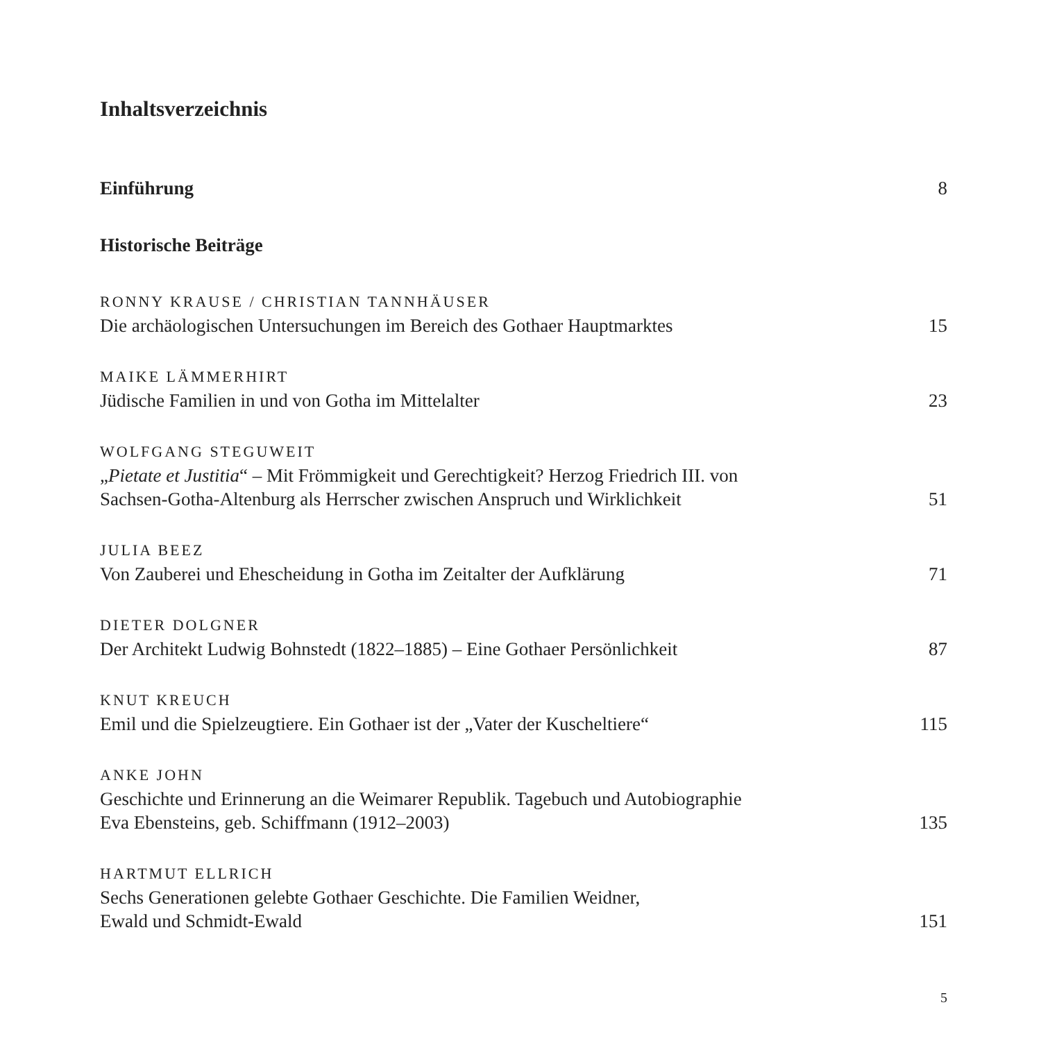Inhaltsverzeichnis
Einführung 8
Historische Beiträge
RONNY KRAUSE / CHRISTIAN TANNHÄUSER
Die archäologischen Untersuchungen im Bereich des Gothaer Hauptmarktes 15
MAIKE LÄMMERHIRT
Jüdische Familien in und von Gotha im Mittelalter 23
WOLFGANG STEGUWEIT
„Pietate et Justitia“ – Mit Frömmigkeit und Gerechtigkeit? Herzog Friedrich III. von
Sachsen-Gotha-Altenburg als Herrscher zwischen Anspruch und Wirklichkeit 51
JULIA BEEZ
Von Zauberei und Ehescheidung in Gotha im Zeitalter der Aufklärung 71
DIETER DOLGNER
Der Architekt Ludwig Bohnstedt (1822–1885) – Eine Gothaer Persönlichkeit 87
KNUT KREUCH
Emil und die Spielzeugtiere. Ein Gothaer ist der „Vater der Kuscheltiere“115
ANKE JOHN
Geschichte und Erinnerung an die Weimarer Republik. Tagebuch und Autobiographie
Eva Ebensteins, geb. Schiffmann (1912–2003) 135
HARTMUT ELLRICH
Sechs Generationen gelebte Gothaer Geschichte. Die Familien Weidner,
Ewald und Schmidt-Ewald 151
5